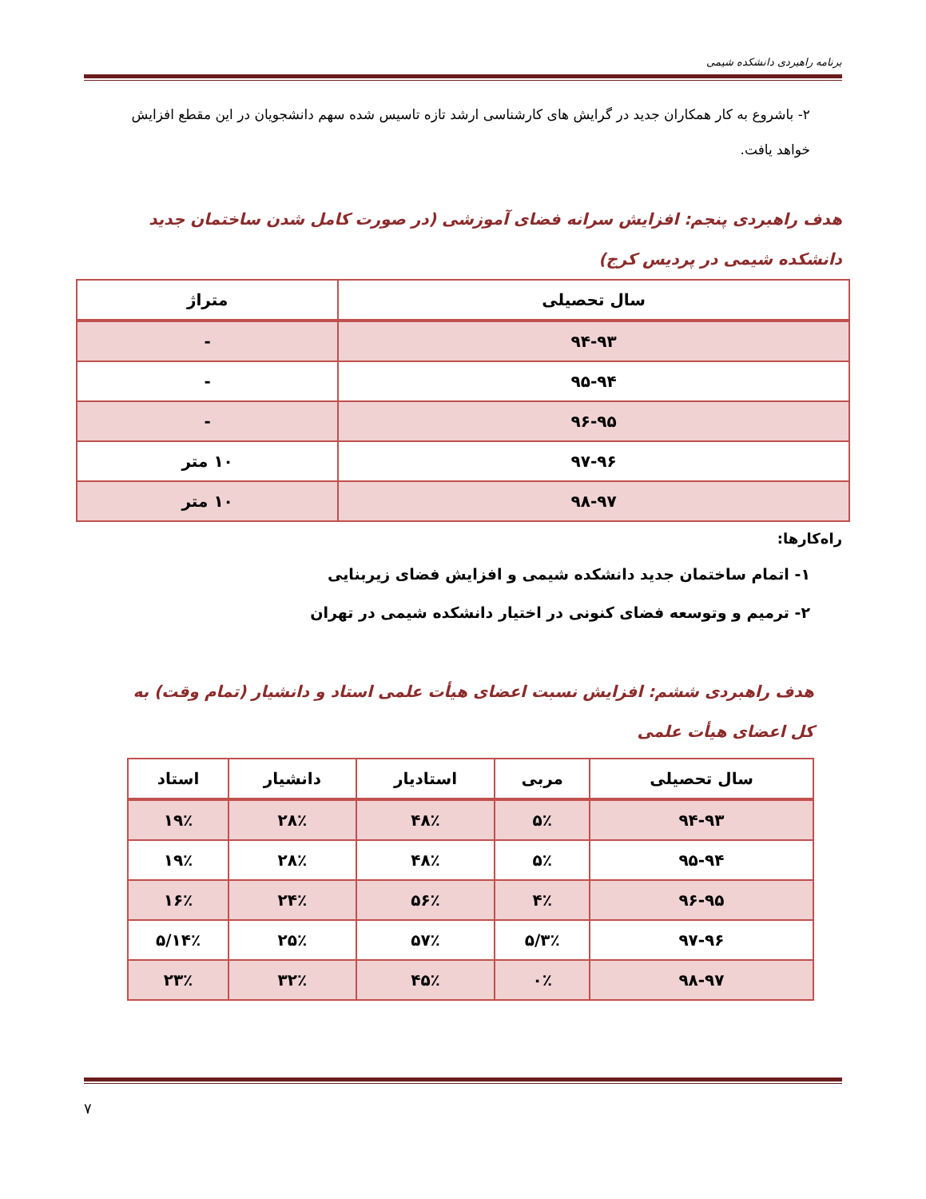برنامه راهبردی دانشکده شیمی
۲- باشروع به کار همکاران جدید در گرایش های کارشناسی ارشد تازه تاسیس شده سهم دانشجویان در این مقطع افزایش خواهد یافت.
هدف راهبردی پنجم: افزایش سرانه فضای آموزشی (در صورت کامل شدن ساختمان جدید دانشکده شیمی در پردیس کرج)
| سال تحصیلی | متراژ |
| --- | --- |
| ۹۴-۹۳ | - |
| ۹۵-۹۴ | - |
| ۹۶-۹۵ | - |
| ۹۷-۹۶ | ۱۰ متر |
| ۹۸-۹۷ | ۱۰ متر |
راه‌کارها:
۱- اتمام ساختمان جدید دانشکده شیمی و افزایش فضای زیربنایی
۲- ترمیم و وتوسعه فضای کنونی در اختیار دانشکده شیمی در تهران
هدف راهبردی ششم: افزایش نسبت اعضای هیأت علمی استاد و دانشیار (تمام وقت) به کل اعضای هیأت علمی
| سال تحصیلی | مربی | استادیار | دانشیار | استاد |
| --- | --- | --- | --- | --- |
| ۹۴-۹۳ | ۵٪ | ۴۸٪ | ۲۸٪ | ۱۹٪ |
| ۹۵-۹۴ | ۵٪ | ۴۸٪ | ۲۸٪ | ۱۹٪ |
| ۹۶-۹۵ | ۴٪ | ۵۶٪ | ۲۴٪ | ۱۶٪ |
| ۹۷-۹۶ | ۳٪/۵ | ۵۷٪ | ۲۵٪ | ۱۴٪/۵ |
| ۹۸-۹۷ | ۰٪ | ۴۵٪ | ۳۲٪ | ۲۳٪ |
۷